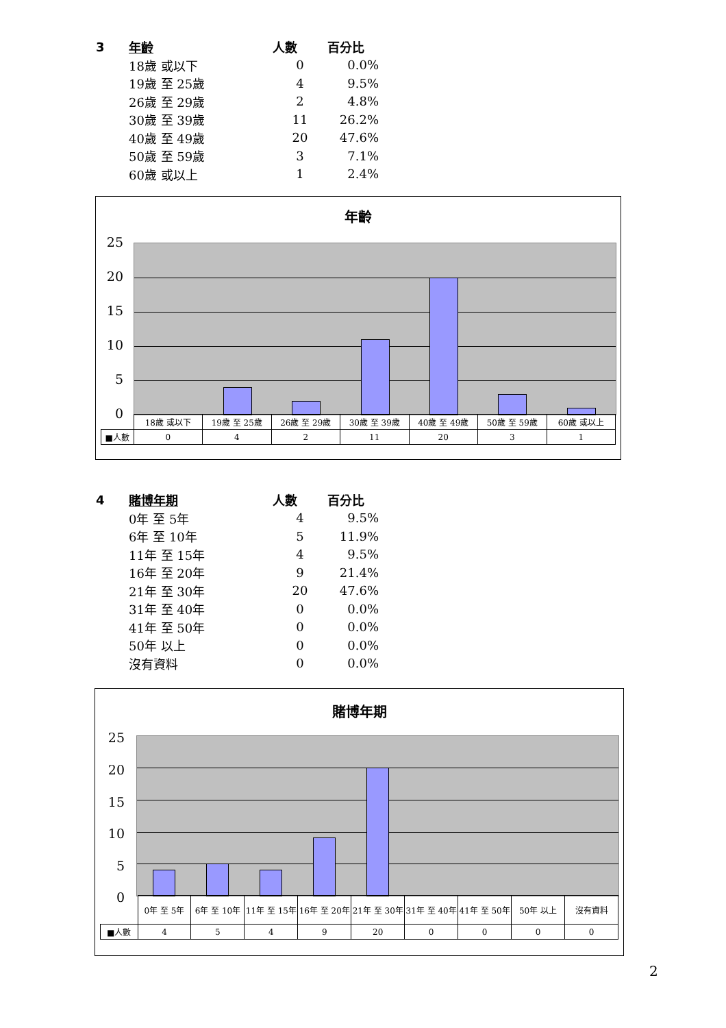| 3 | 年齡 | 人數 | 百分比 |
| --- | --- | --- | --- |
| | 18歲 或以下 | 0 | 0.0% |
| | 19歲 至 25歲 | 4 | 9.5% |
| | 26歲 至 29歲 | 2 | 4.8% |
| | 30歲 至 39歲 | 11 | 26.2% |
| | 40歲 至 49歲 | 20 | 47.6% |
| | 50歲 至 59歲 | 3 | 7.1% |
| | 60歲 或以上 | 1 | 2.4% |
年齡
25
20
15
10
5
0
| | 18歲 或以下 | 19歲 至 25歲 | 26歲 至 29歲 | 30歲 至 39歲 | 40歲 至 49歲 | 50歲 至 59歲 | 60歲 或以上 |
| ■人數 | 0 | 4 | 2 | 11 | 20 | 3 | 1 |
| 4 | 賭博年期 | 人數 | 百分比 |
| --- | --- | --- | --- |
| | 0年 至 5年 | 4 | 9.5% |
| | 6年 至 10年 | 5 | 11.9% |
| | 11年 至 15年 | 4 | 9.5% |
| | 16年 至 20年 | 9 | 21.4% |
| | 21年 至 30年 | 20 | 47.6% |
| | 31年 至 40年 | 0 | 0.0% |
| | 41年 至 50年 | 0 | 0.0% |
| | 50年 以上 | 0 | 0.0% |
| | 沒有資料 | 0 | 0.0% |
賭博年期
25
20
15
10
5
0
| | 0年 至 5年 | 6年 至 10年 | 11年 至 15年 | 16年 至 20年 | 21年 至 30年 | 31年 至 40年 | 41年 至 50年 | 50年 以上 | 沒有資料 |
| ■人數 | 4 | 5 | 4 | 9 | 20 | 0 | 0 | 0 | 0 |
2